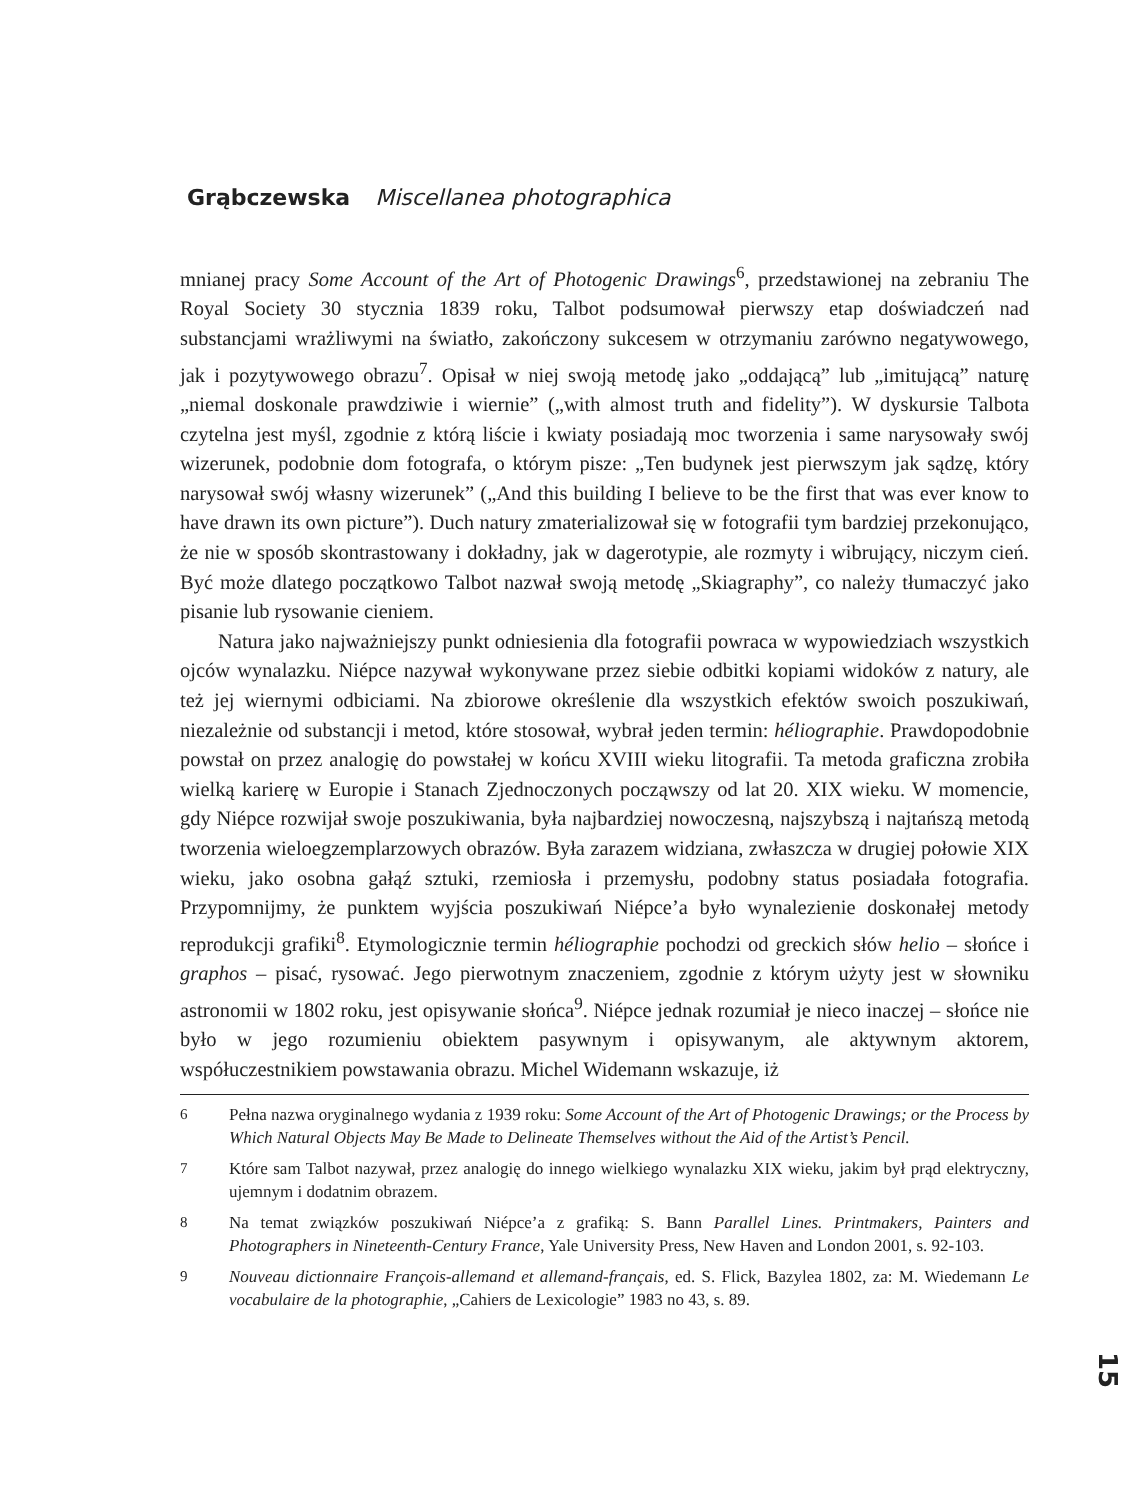Grąbczewska Miscellanea photographica
mnianej pracy Some Account of the Art of Photogenic Drawings<sup>6</sup>, przedstawionej na zebraniu The Royal Society 30 stycznia 1839 roku, Talbot podsumował pierwszy etap doświadczeń nad substancjami wrażliwymi na światło, zakończony sukcesem w otrzymaniu zarówno negatywowego, jak i pozytywowego obrazu<sup>7</sup>. Opisał w niej swoją metodę jako „oddającą” lub „imitującą” naturę „niemal doskonale prawdziwie i wiernie” („with almost truth and fidelity”). W dyskursie Talbota czytelna jest myśl, zgodnie z którą liście i kwiaty posiadają moc tworzenia i same narysowały swój wizerunek, podobnie dom fotografa, o którym pisze: „Ten budynek jest pierwszym jak sądzę, który narysował swój własny wizerunek” („And this building I believe to be the first that was ever know to have drawn its own picture”). Duch natury zmaterializował się w fotografii tym bardziej przekonująco, że nie w sposób skontrastowany i dokładny, jak w dagerotypie, ale rozmyty i wibrujący, niczym cień. Być może dlatego początkowo Talbot nazwał swoją metodę „Skiagraphy”, co należy tłumaczyć jako pisanie lub rysowanie cieniem.
Natura jako najważniejszy punkt odniesienia dla fotografii powraca w wypowiedziach wszystkich ojców wynalazku. Niépce nazywał wykonywane przez siebie odbitki kopiami widoków z natury, ale też jej wiernymi odbiciami. Na zbiorowe określenie dla wszystkich efektów swoich poszukiwań, niezależnie od substancji i metod, które stosował, wybrał jeden termin: héliographie. Prawdopodobnie powstał on przez analogię do powstałej w końcu XVIII wieku litografii. Ta metoda graficzna zrobiła wielką karierę w Europie i Stanach Zjednoczonych począwszy od lat 20. XIX wieku. W momencie, gdy Niépce rozwijał swoje poszukiwania, była najbardziej nowoczesną, najszybszą i najtańszą metodą tworzenia wieloegzemplarzowych obrazów. Była zarazem widziana, zwłaszcza w drugiej połowie XIX wieku, jako osobna gałąź sztuki, rzemiosła i przemysłu, podobny status posiadała fotografia. Przypomnijmy, że punktem wyjścia poszukiwań Niépce’a było wynalezienie doskonałej metody reprodukcji grafiki<sup>8</sup>. Etymologicznie termin héliographie pochodzi od greckich słów helio – słońce i graphos – pisać, rysować. Jego pierwotnym znaczeniem, zgodnie z którym użyty jest w słowniku astronomii w 1802 roku, jest opisywanie słońca<sup>9</sup>. Niépce jednak rozumiał je nieco inaczej – słońce nie było w jego rozumieniu obiektem pasywnym i opisywanym, ale aktywnym aktorem, współuczestnikiem powstawania obrazu. Michel Widemann wskazuje, iż
<sup>6</sup> Pełna nazwa oryginalnego wydania z 1939 roku: Some Account of the Art of Photogenic Drawings; or the Process by Which Natural Objects May Be Made to Delineate Themselves without the Aid of the Artist’s Pencil.
<sup>7</sup> Które sam Talbot nazywał, przez analogię do innego wielkiego wynalazku XIX wieku, jakim był prąd elektryczny, ujemnym i dodatnim obrazem.
<sup>8</sup> Na temat związków poszukiwań Niépce’a z grafiką: S. Bann Parallel Lines. Printmakers, Painters and Photographers in Nineteenth-Century France, Yale University Press, New Haven and London 2001, s. 92-103.
<sup>9</sup> Nouveau dictionnaire François-allemand et allemand-français, ed. S. Flick, Bazylea 1802, za: M. Wiedemann Le vocabulaire de la photographie, „Cahiers de Lexicologie” 1983 no 43, s. 89.
15